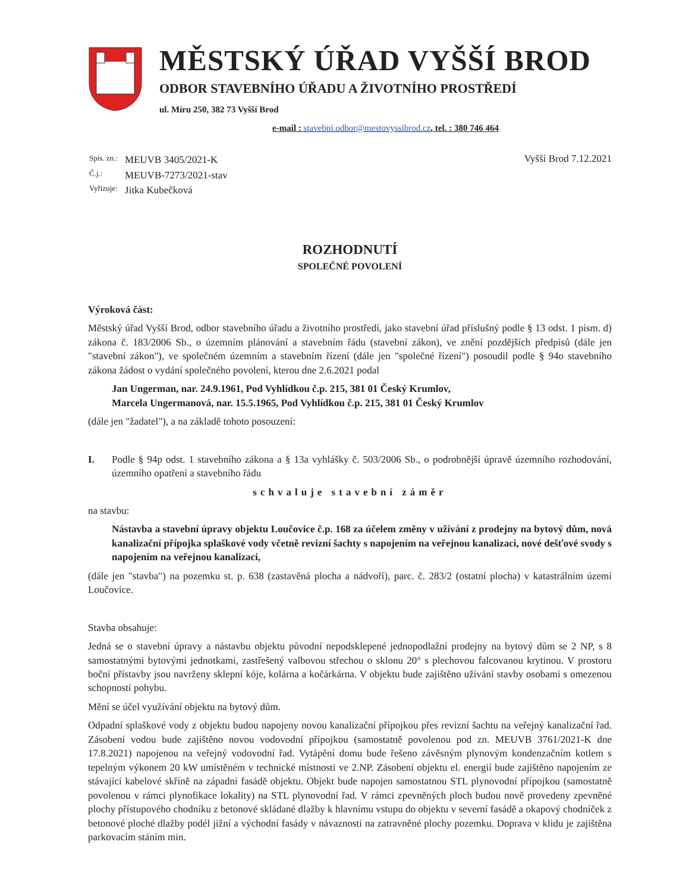MĚSTSKÝ ÚŘAD VYŠŠÍ BROD
ODBOR STAVEBNÍHO ÚŘADU A ŽIVOTNÍHO PROSTŘEDÍ
ul. Míru 250, 382 73 Vyšší Brod
e-mail : stavebni.odbor@mestovyssibrod.cz, tel. : 380 746 464
| Spis. zn.: | MEUVB 3405/2021-K |
| Č.j.: | MEUVB-7273/2021-stav |
| Vyřizuje: | Jitka Kubečková |
Vyšší Brod 7.12.2021
ROZHODNUTÍ
SPOLEČNÉ POVOLENÍ
Výroková část:
Městský úřad Vyšší Brod, odbor stavebního úřadu a životního prostředí, jako stavební úřad příslušný podle § 13 odst. 1 písm. d) zákona č. 183/2006 Sb., o územním plánování a stavebním řádu (stavební zákon), ve znění pozdějších předpisů (dále jen "stavební zákon"), ve společném územním a stavebním řízení (dále jen "společné řízení") posoudil podle § 94o stavebního zákona žádost o vydání společného povolení, kterou dne 2.6.2021 podal
Jan Ungerman, nar. 24.9.1961, Pod Vyhlídkou č.p. 215, 381 01 Český Krumlov,
Marcela Ungermanová, nar. 15.5.1965, Pod Vyhlídkou č.p. 215, 381 01 Český Krumlov
(dále jen "žadatel"), a na základě tohoto posouzení:
I. Podle § 94p odst. 1 stavebního zákona a § 13a vyhlášky č. 503/2006 Sb., o podrobnější úpravě územního rozhodování, územního opatření a stavebního řádu
schvaluje stavební záměr
na stavbu:
Nástavba a stavební úpravy objektu Loučovice č.p. 168 za účelem změny v užívání z prodejny na bytový dům, nová kanalizační přípojka splaškové vody včetně revizní šachty s napojením na veřejnou kanalizaci, nové dešťové svody s napojením na veřejnou kanalizaci,
(dále jen "stavba") na pozemku st. p. 638 (zastavěná plocha a nádvoří), parc. č. 283/2 (ostatní plocha) v katastrálním území Loučovice.
Stavba obsahuje:
Jedná se o stavební úpravy a nástavbu objektu původní nepodsklepené jednopodlažní prodejny na bytový dům se 2 NP, s 8 samostatnými bytovými jednotkami, zastřešený valbovou střechou o sklonu 20° s plechovou falcovanou krytinou. V prostoru boční přístavby jsou navrženy sklepní kóje, kolárna a kočárkárna. V objektu bude zajištěno užívání stavby osobami s omezenou schopností pohybu.
Mění se účel využívání objektu na bytový dům.
Odpadní splaškové vody z objektu budou napojeny novou kanalizační přípojkou přes revizní šachtu na veřejný kanalizační řad. Zásobení vodou bude zajištěno novou vodovodní přípojkou (samostatně povolenou pod zn. MEUVB 3761/2021-K dne 17.8.2021) napojenou na veřejný vodovodní řad. Vytápění domu bude řešeno závěsným plynovým kondenzačním kotlem s tepelným výkonem 20 kW umístěném v technické místnosti ve 2.NP. Zásobení objektu el. energií bude zajištěno napojením ze stávající kabelové skříně na západní fasádě objektu. Objekt bude napojen samostatnou STL plynovodní přípojkou (samostatně povolenou v rámci plynofikace lokality) na STL plynovodní řad. V rámci zpevněných ploch budou nově provedeny zpevněné plochy přístupového chodníku z betonové skládané dlažby k hlavnímu vstupu do objektu v severní fasádě a okapový chodníček z betonové ploché dlažby podél jižní a východní fasády v návaznosti na zatravněné plochy pozemku. Doprava v klidu je zajištěna parkovacím stáním min.